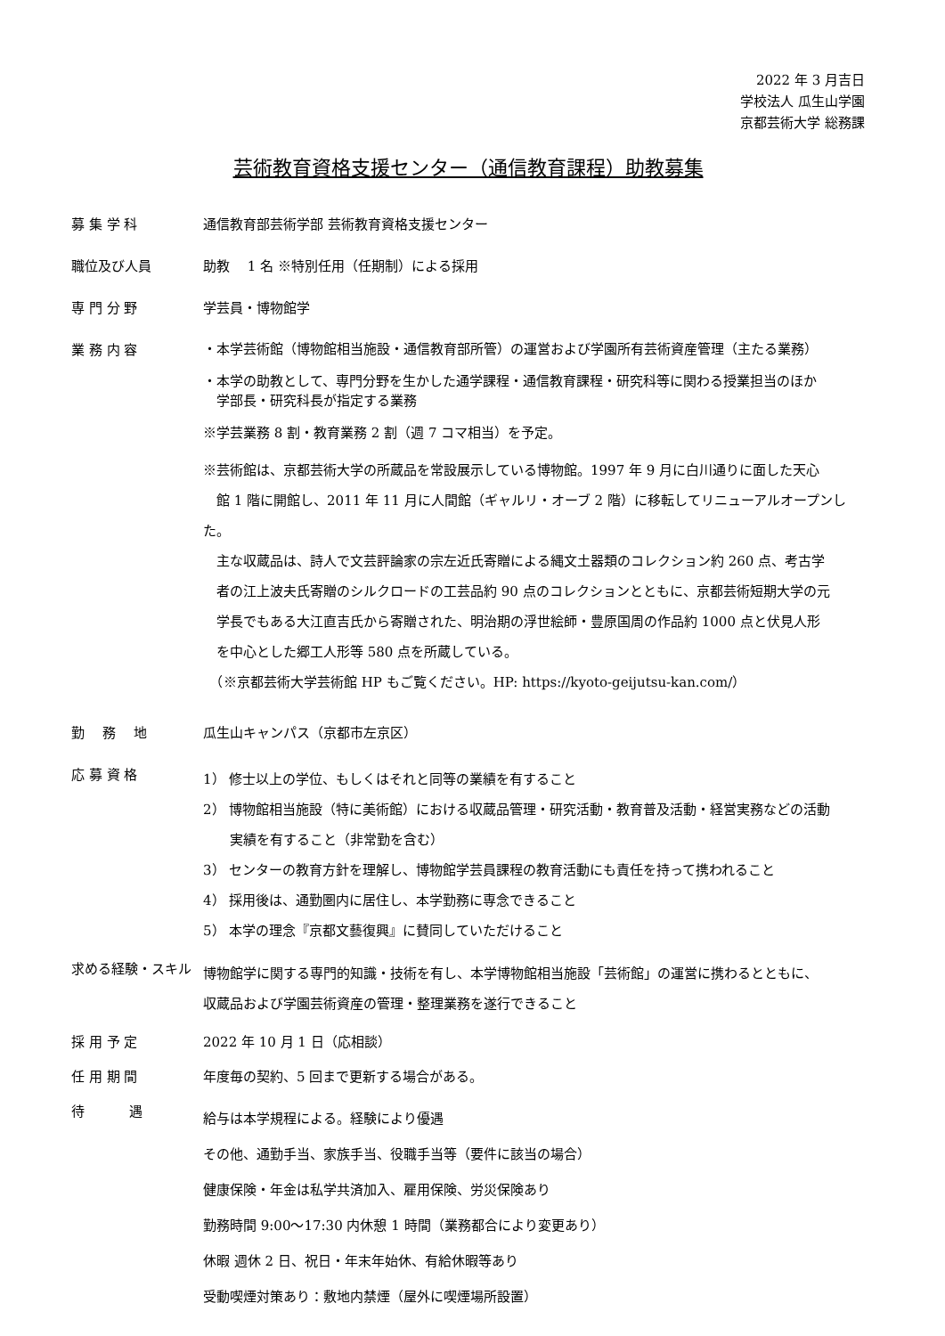2022 年 3 月吉日
学校法人 瓜生山学園
京都芸術大学 総務課
芸術教育資格支援センター（通信教育課程）助教募集
募 集 学 科 通信教育部芸術学部 芸術教育資格支援センター
職位及び人員 助教　 1 名 ※特別任用（任期制）による採用
専 門 分 野 学芸員・博物館学
業 務 内 容
・本学芸術館（博物館相当施設・通信教育部所管）の運営および学園所有芸術資産管理（主たる業務）
・本学の助教として、専門分野を生かした通学課程・通信教育課程・研究科等に関わる授業担当のほか
　学部長・研究科長が指定する業務
※学芸業務 8 割・教育業務 2 割（週 7 コマ相当）を予定。
※芸術館は、京都芸術大学の所蔵品を常設展示している博物館。1997 年 9 月に白川通りに面した天心
　館 1 階に開館し、2011 年 11 月に人間館（ギャルリ・オーブ 2 階）に移転してリニューアルオープンした。
　主な収蔵品は、詩人で文芸評論家の宗左近氏寄贈による縄文土器類のコレクション約 260 点、考古学
　者の江上波夫氏寄贈のシルクロードの工芸品約 90 点のコレクションとともに、京都芸術短期大学の元
　学長でもある大江直吉氏から寄贈された、明治期の浮世絵師・豊原国周の作品約 1000 点と伏見人形
　を中心とした郷工人形等 580 点を所蔵している。
　（※京都芸術大学芸術館 HP もご覧ください。HP: https://kyoto-geijutsu-kan.com/）
勤　 務　 地 瓜生山キャンパス（京都市左京区）
応 募 資 格
1） 修士以上の学位、もしくはそれと同等の業績を有すること
2） 博物館相当施設（特に美術館）における収蔵品管理・研究活動・教育普及活動・経営実務などの活動
　　実績を有すること（非常勤を含む）
3） センターの教育方針を理解し、博物館学芸員課程の教育活動にも責任を持って携われること
4） 採用後は、通勤圏内に居住し、本学勤務に専念できること
5） 本学の理念『京都文藝復興』に賛同していただけること
求める経験・スキル
博物館学に関する専門的知識・技術を有し、本学博物館相当施設「芸術館」の運営に携わるとともに、
収蔵品および学園芸術資産の管理・整理業務を遂行できること
採 用 予 定 2022 年 10 月 1 日（応相談）
任 用 期 間 年度毎の契約、5 回まで更新する場合がある。
待　　　 遇
給与は本学規程による。経験により優遇
その他、通勤手当、家族手当、役職手当等（要件に該当の場合）
健康保険・年金は私学共済加入、雇用保険、労災保険あり
勤務時間 9:00～17:30 内休憩 1 時間（業務都合により変更あり）
休暇 週休 2 日、祝日・年末年始休、有給休暇等あり
受動喫煙対策あり：敷地内禁煙（屋外に喫煙場所設置）